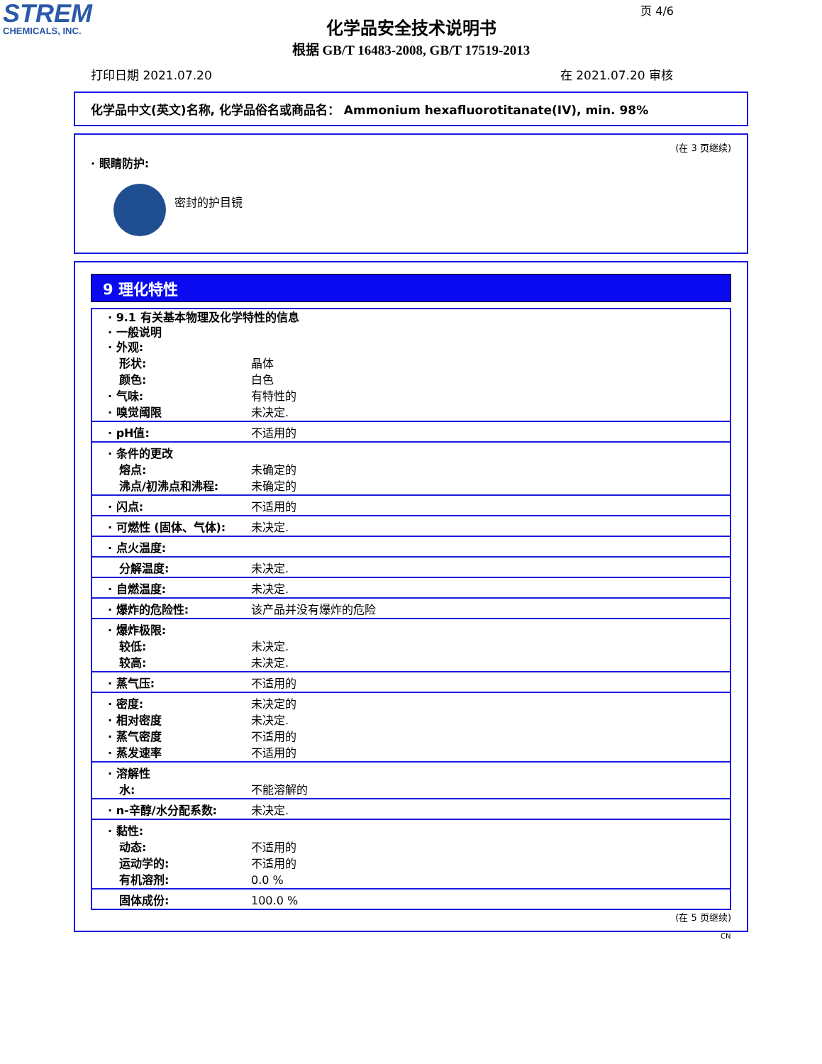STREM
CHEMICALS, INC.
页 4/6
化学品安全技术说明书
根据 GB/T 16483-2008, GB/T 17519-2013
打印日期 2021.07.20 在 2021.07.20 审核
化学品中文(英文)名称, 化学品俗名或商品名： Ammonium hexafluorotitanate(IV), min. 98%
(在 3 页继续)
· 眼睛防护:
密封的护目镜
9 理化特性
| · 9.1 有关基本物理及化学特性的信息 · 一般说明 · 外观: | |
| 形状: | 晶体 |
| 颜色: | 白色 |
| · 气味: | 有特性的 |
| · 嗅觉阈限 | 未决定. |
| · pH值: | 不适用的 |
| · 条件的更改 | |
| 熔点: | 未确定的 |
| 沸点/初沸点和沸程: | 未确定的 |
| · 闪点: | 不适用的 |
| · 可燃性 (固体、气体): | 未决定. |
| · 点火温度: | |
| 分解温度: | 未决定. |
| · 自燃温度: | 未决定. |
| · 爆炸的危险性: | 该产品并没有爆炸的危险 |
| · 爆炸极限: | |
| 较低: | 未决定. |
| 较高: | 未决定. |
| · 蒸气压: | 不适用的 |
| · 密度: | 未决定的 |
| · 相对密度 | 未决定. |
| · 蒸气密度 | 不适用的 |
| · 蒸发速率 | 不适用的 |
| · 溶解性 | |
| 水: | 不能溶解的 |
| · n-辛醇/水分配系数: | 未决定. |
| · 黏性: | |
| 动态: | 不适用的 |
| 运动学的: | 不适用的 |
| 有机溶剂: | 0.0 % |
| 固体成份: | 100.0 % |
(在 5 页继续)
CN